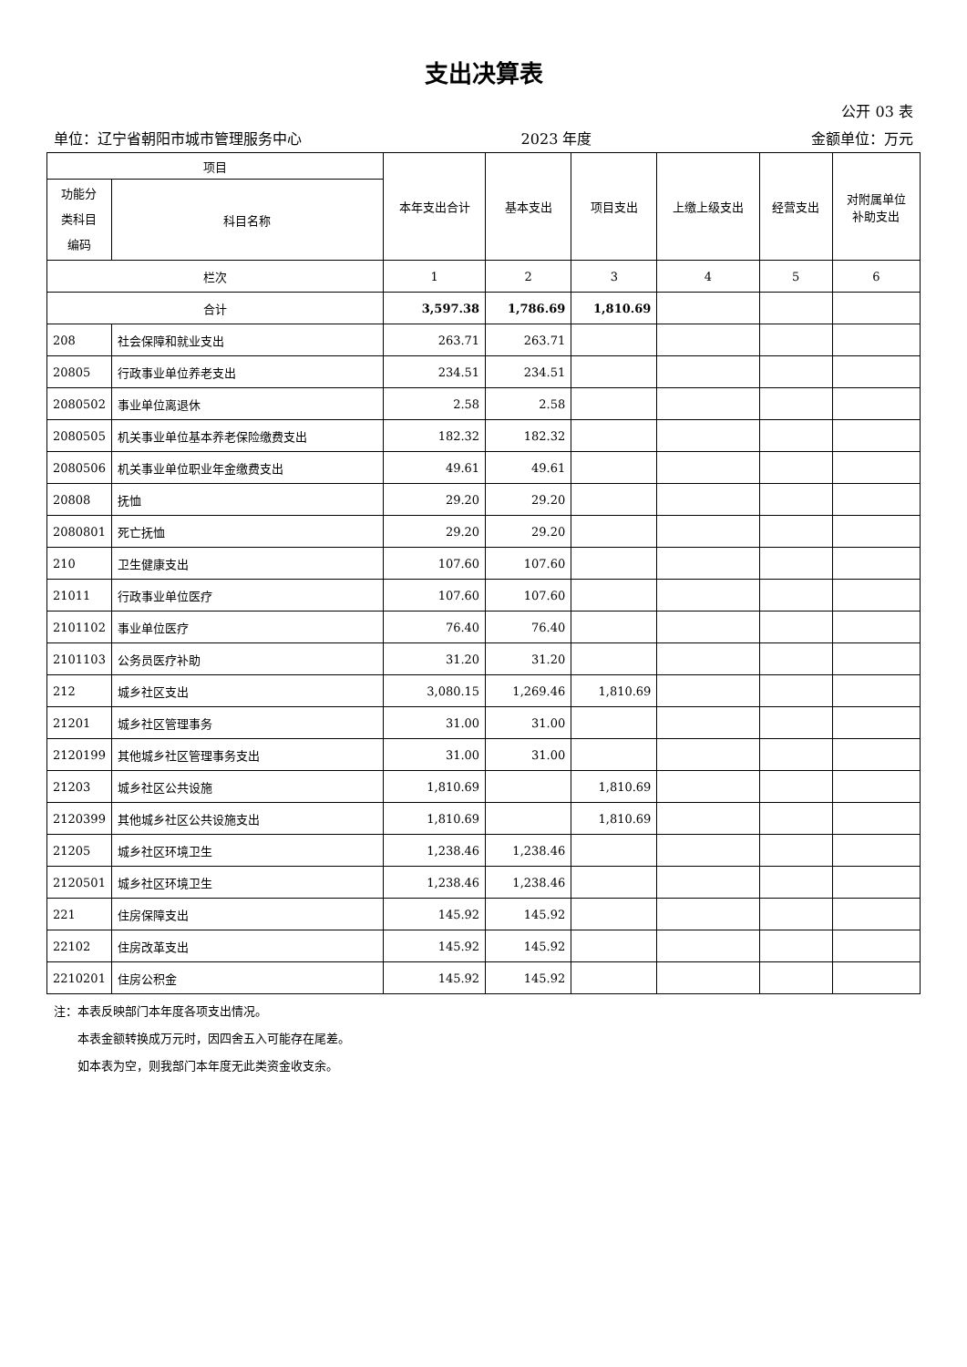支出决算表
公开 03 表
单位：辽宁省朝阳市城市管理服务中心 2023 年度 金额单位：万元
| 项目 | | 本年支出合计 | 基本支出 | 项目支出 | 上缴上级支出 | 经营支出 | 对附属单位 补助支出 |
| --- | --- | --- | --- | --- | --- | --- | --- |
| 功能分 类科目 编码 | 科目名称 | | | | | | |
| 栏次 | | 1 | 2 | 3 | 4 | 5 | 6 |
| 合计 | | 3,597.38 | 1,786.69 | 1,810.69 | | | |
| 208 | 社会保障和就业支出 | 263.71 | 263.71 | | | | |
| 20805 | 行政事业单位养老支出 | 234.51 | 234.51 | | | | |
| 2080502 | 事业单位离退休 | 2.58 | 2.58 | | | | |
| 2080505 | 机关事业单位基本养老保险缴费支出 | 182.32 | 182.32 | | | | |
| 2080506 | 机关事业单位职业年金缴费支出 | 49.61 | 49.61 | | | | |
| 20808 | 抚恤 | 29.20 | 29.20 | | | | |
| 2080801 | 死亡抚恤 | 29.20 | 29.20 | | | | |
| 210 | 卫生健康支出 | 107.60 | 107.60 | | | | |
| 21011 | 行政事业单位医疗 | 107.60 | 107.60 | | | | |
| 2101102 | 事业单位医疗 | 76.40 | 76.40 | | | | |
| 2101103 | 公务员医疗补助 | 31.20 | 31.20 | | | | |
| 212 | 城乡社区支出 | 3,080.15 | 1,269.46 | 1,810.69 | | | |
| 21201 | 城乡社区管理事务 | 31.00 | 31.00 | | | | |
| 2120199 | 其他城乡社区管理事务支出 | 31.00 | 31.00 | | | | |
| 21203 | 城乡社区公共设施 | 1,810.69 | | 1,810.69 | | | |
| 2120399 | 其他城乡社区公共设施支出 | 1,810.69 | | 1,810.69 | | | |
| 21205 | 城乡社区环境卫生 | 1,238.46 | 1,238.46 | | | | |
| 2120501 | 城乡社区环境卫生 | 1,238.46 | 1,238.46 | | | | |
| 221 | 住房保障支出 | 145.92 | 145.92 | | | | |
| 22102 | 住房改革支出 | 145.92 | 145.92 | | | | |
| 2210201 | 住房公积金 | 145.92 | 145.92 | | | | |
注：本表反映部门本年度各项支出情况。
  本表金额转换成万元时，因四舍五入可能存在尾差。
  如本表为空，则我部门本年度无此类资金收支余。